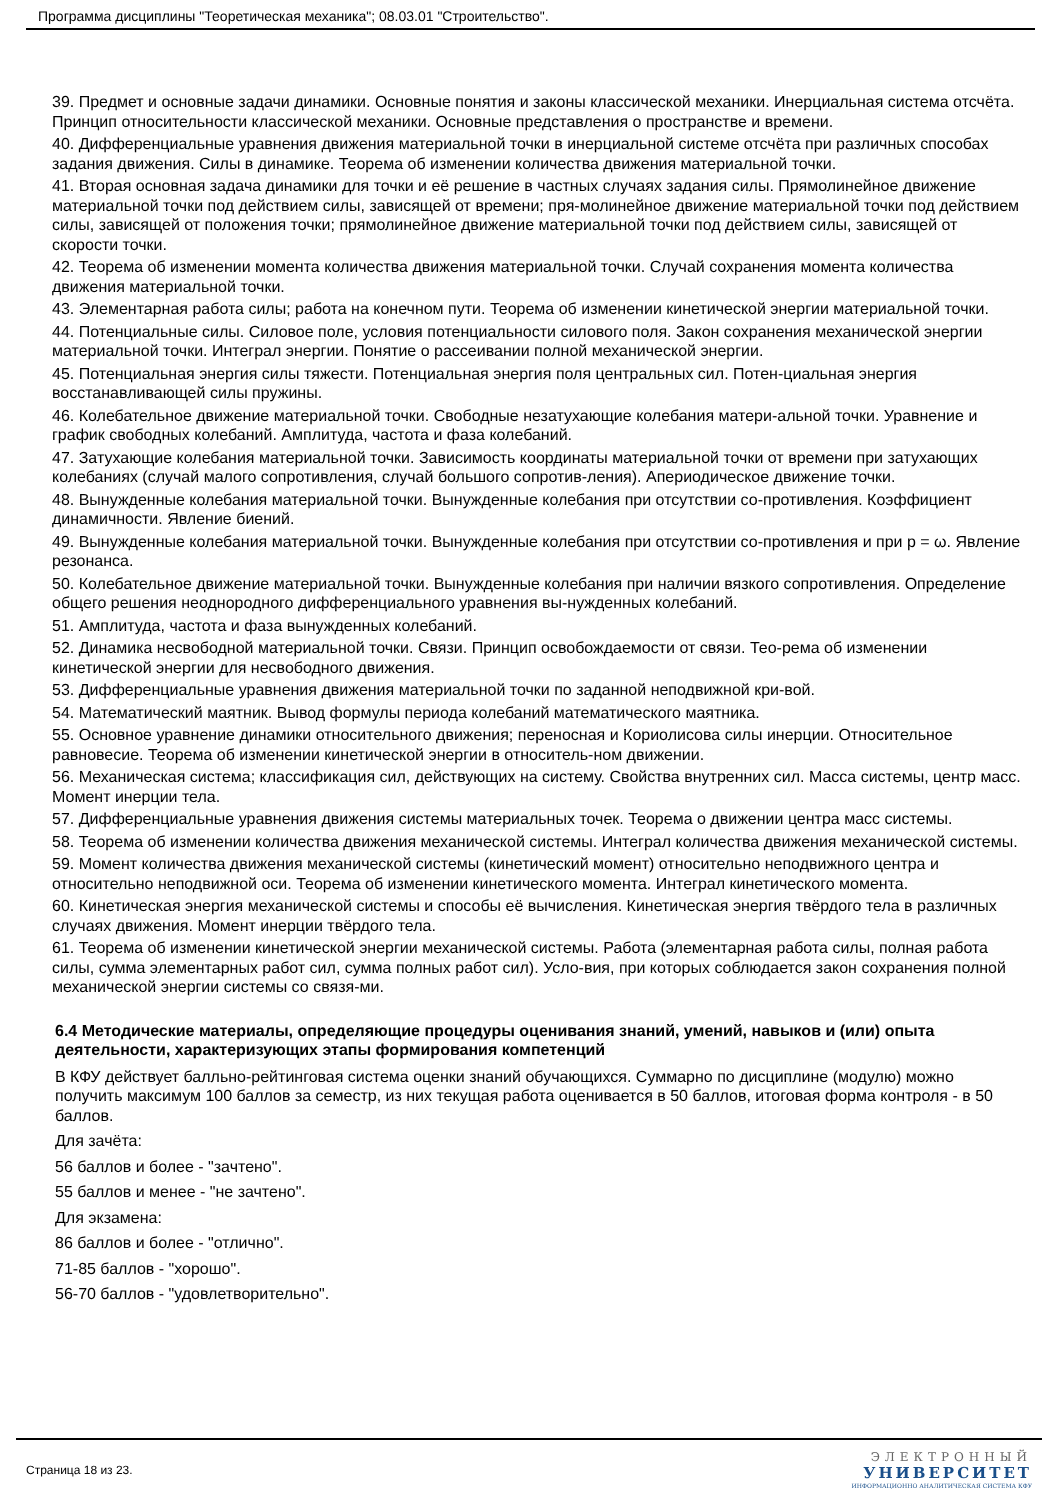Программа дисциплины "Теоретическая механика"; 08.03.01 "Строительство".
39. Предмет и основные задачи динамики. Основные понятия и законы классической механики. Инерциальная система отсчёта. Принцип относительности классической механики. Основные представления о пространстве и времени.
40. Дифференциальные уравнения движения материальной точки в инерциальной системе отсчёта при различных способах задания движения. Силы в динамике. Теорема об изменении количества движения материальной точки.
41. Вторая основная задача динамики для точки и её решение в частных случаях задания силы. Прямолинейное движение материальной точки под действием силы, зависящей от времени; пря-молинейное движение материальной точки под действием силы, зависящей от положения точки; прямолинейное движение материальной точки под действием силы, зависящей от скорости точки.
42. Теорема об изменении момента количества движения материальной точки. Случай сохранения момента количества движения материальной точки.
43. Элементарная работа силы; работа на конечном пути. Теорема об изменении кинетической энергии материальной точки.
44. Потенциальные силы. Силовое поле, условия потенциальности силового поля. Закон сохранения механической энергии материальной точки. Интеграл энергии. Понятие о рассеивании полной механической энергии.
45. Потенциальная энергия силы тяжести. Потенциальная энергия поля центральных сил. Потен-циальная энергия восстанавливающей силы пружины.
46. Колебательное движение материальной точки. Свободные незатухающие колебания матери-альной точки. Уравнение и график свободных колебаний. Амплитуда, частота и фаза колебаний.
47. Затухающие колебания материальной точки. Зависимость координаты материальной точки от времени при затухающих колебаниях (случай малого сопротивления, случай большого сопротив-ления). Апериодическое движение точки.
48. Вынужденные колебания материальной точки. Вынужденные колебания при отсутствии со-противления. Коэффициент динамичности. Явление биений.
49. Вынужденные колебания материальной точки. Вынужденные колебания при отсутствии со-противления и при p = ω. Явление резонанса.
50. Колебательное движение материальной точки. Вынужденные колебания при наличии вязкого сопротивления. Определение общего решения неоднородного дифференциального уравнения вы-нужденных колебаний.
51. Амплитуда, частота и фаза вынужденных колебаний.
52. Динамика несвободной материальной точки. Связи. Принцип освобождаемости от связи. Тео-рема об изменении кинетической энергии для несвободного движения.
53. Дифференциальные уравнения движения материальной точки по заданной неподвижной кри-вой.
54. Математический маятник. Вывод формулы периода колебаний математического маятника.
55. Основное уравнение динамики относительного движения; переносная и Кориолисова силы инерции. Относительное равновесие. Теорема об изменении кинетической энергии в относитель-ном движении.
56. Механическая система; классификация сил, действующих на систему. Свойства внутренних сил. Масса системы, центр масс. Момент инерции тела.
57. Дифференциальные уравнения движения системы материальных точек. Теорема о движении центра масс системы.
58. Теорема об изменении количества движения механической системы. Интеграл количества движения механической системы.
59. Момент количества движения механической системы (кинетический момент) относительно неподвижного центра и относительно неподвижной оси. Теорема об изменении кинетического момента. Интеграл кинетического момента.
60. Кинетическая энергия механической системы и способы её вычисления. Кинетическая энергия твёрдого тела в различных случаях движения. Момент инерции твёрдого тела.
61. Теорема об изменении кинетической энергии механической системы. Работа (элементарная работа силы, полная работа силы, сумма элементарных работ сил, сумма полных работ сил). Усло-вия, при которых соблюдается закон сохранения полной механической энергии системы со связя-ми.
6.4 Методические материалы, определяющие процедуры оценивания знаний, умений, навыков и (или) опыта деятельности, характеризующих этапы формирования компетенций
В КФУ действует балльно-рейтинговая система оценки знаний обучающихся. Суммарно по дисциплине (модулю) можно получить максимум 100 баллов за семестр, из них текущая работа оценивается в 50 баллов, итоговая форма контроля - в 50 баллов.
Для зачёта:
56 баллов и более - "зачтено".
55 баллов и менее - "не зачтено".
Для экзамена:
86 баллов и более - "отлично".
71-85 баллов - "хорошо".
56-70 баллов - "удовлетворительно".
Страница 18 из 23.
ЭЛЕКТРОННЫЙ
УНИВЕРСИТЕТ
ИНФОРМАЦИОННО АНАЛИТИЧЕСКАЯ СИСТЕМА КФУ